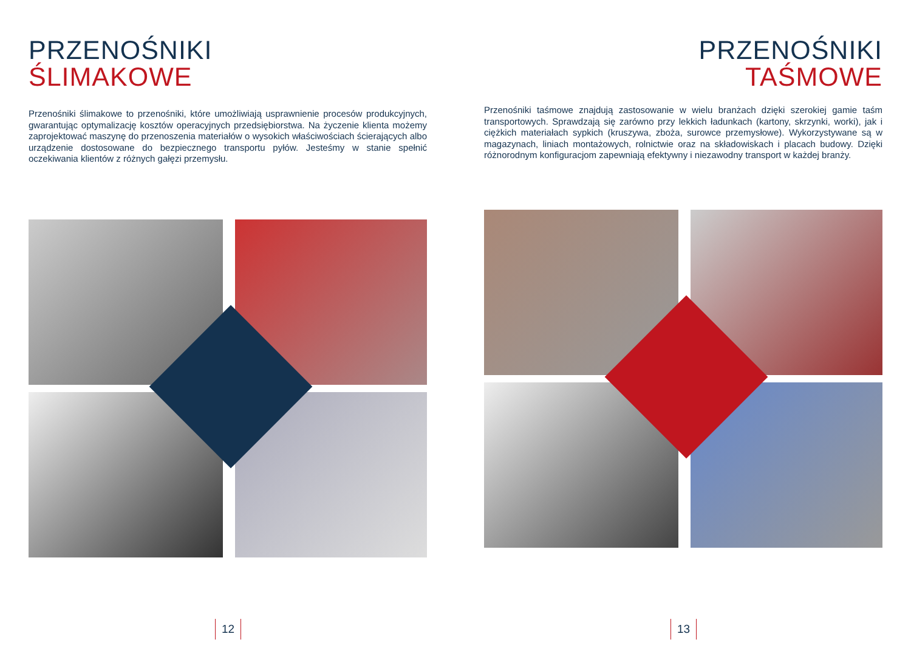PRZENOŚNIKI
ŚLIMAKOWE
Przenośniki ślimakowe to przenośniki, które umożliwiają usprawnienie procesów produkcyjnych, gwarantując optymalizację kosztów operacyjnych przedsiębiorstwa. Na życzenie klienta możemy zaprojektować maszynę do przenoszenia materiałów o wysokich właściwościach ścierających albo urządzenie dostosowane do bezpiecznego transportu pyłów. Jesteśmy w stanie spełnić oczekiwania klientów z różnych gałęzi przemysłu.
12
PRZENOŚNIKI
TAŚMOWE
Przenośniki taśmowe znajdują zastosowanie w wielu branżach dzięki szerokiej gamie taśm transportowych. Sprawdzają się zarówno przy lekkich ładunkach (kartony, skrzynki, worki), jak i ciężkich materiałach sypkich (kruszywa, zboża, surowce przemysłowe). Wykorzystywane są w magazynach, liniach montażowych, rolnictwie oraz na składowiskach i placach budowy. Dzięki różnorodnym konfiguracjom zapewniają efektywny i niezawodny transport w każdej branży.
13